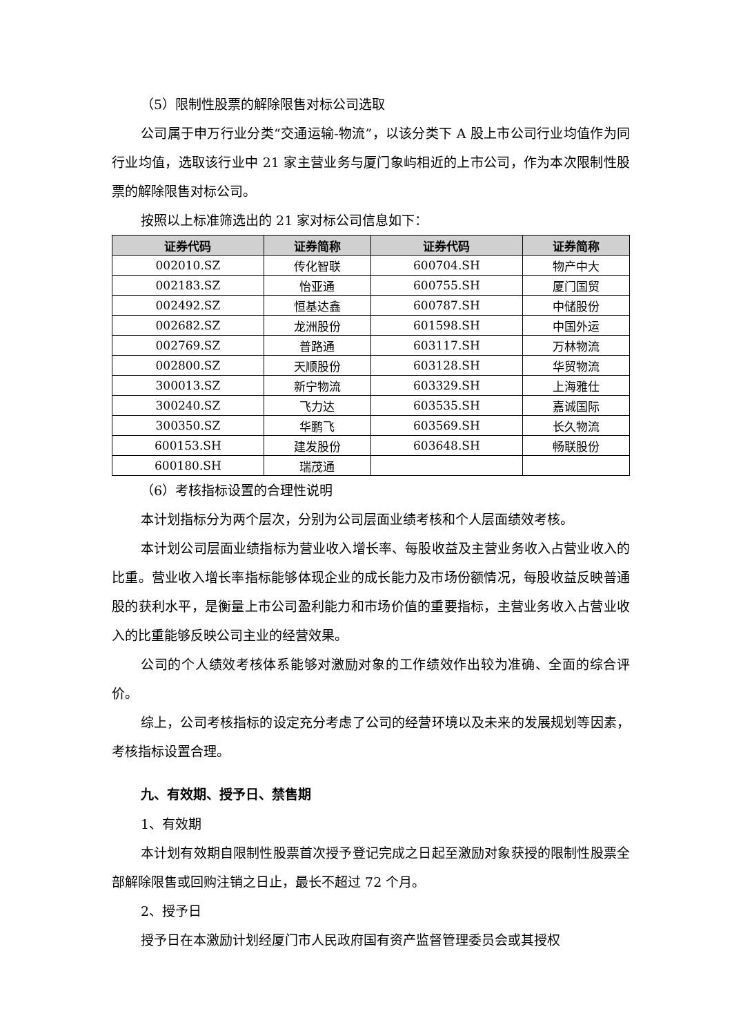（5）限制性股票的解除限售对标公司选取
公司属于申万行业分类“交通运输-物流”，以该分类下 A 股上市公司行业均值作为同行业均值，选取该行业中 21 家主营业务与厦门象屿相近的上市公司，作为本次限制性股票的解除限售对标公司。
按照以上标准筛选出的 21 家对标公司信息如下：
| 证券代码 | 证券简称 | 证券代码 | 证券简称 |
| --- | --- | --- | --- |
| 002010.SZ | 传化智联 | 600704.SH | 物产中大 |
| 002183.SZ | 怡亚通 | 600755.SH | 厦门国贸 |
| 002492.SZ | 恒基达鑫 | 600787.SH | 中储股份 |
| 002682.SZ | 龙洲股份 | 601598.SH | 中国外运 |
| 002769.SZ | 普路通 | 603117.SH | 万林物流 |
| 002800.SZ | 天顺股份 | 603128.SH | 华贸物流 |
| 300013.SZ | 新宁物流 | 603329.SH | 上海雅仕 |
| 300240.SZ | 飞力达 | 603535.SH | 嘉诚国际 |
| 300350.SZ | 华鹏飞 | 603569.SH | 长久物流 |
| 600153.SH | 建发股份 | 603648.SH | 畅联股份 |
| 600180.SH | 瑞茂通 | | |
（6）考核指标设置的合理性说明
本计划指标分为两个层次，分别为公司层面业绩考核和个人层面绩效考核。
本计划公司层面业绩指标为营业收入增长率、每股收益及主营业务收入占营业收入的比重。营业收入增长率指标能够体现企业的成长能力及市场份额情况，每股收益反映普通股的获利水平，是衡量上市公司盈利能力和市场价值的重要指标，主营业务收入占营业收入的比重能够反映公司主业的经营效果。
公司的个人绩效考核体系能够对激励对象的工作绩效作出较为准确、全面的综合评价。
综上，公司考核指标的设定充分考虑了公司的经营环境以及未来的发展规划等因素，考核指标设置合理。
九、有效期、授予日、禁售期
1、有效期
本计划有效期自限制性股票首次授予登记完成之日起至激励对象获授的限制性股票全部解除限售或回购注销之日止，最长不超过 72 个月。
2、授予日
授予日在本激励计划经厦门市人民政府国有资产监督管理委员会或其授权